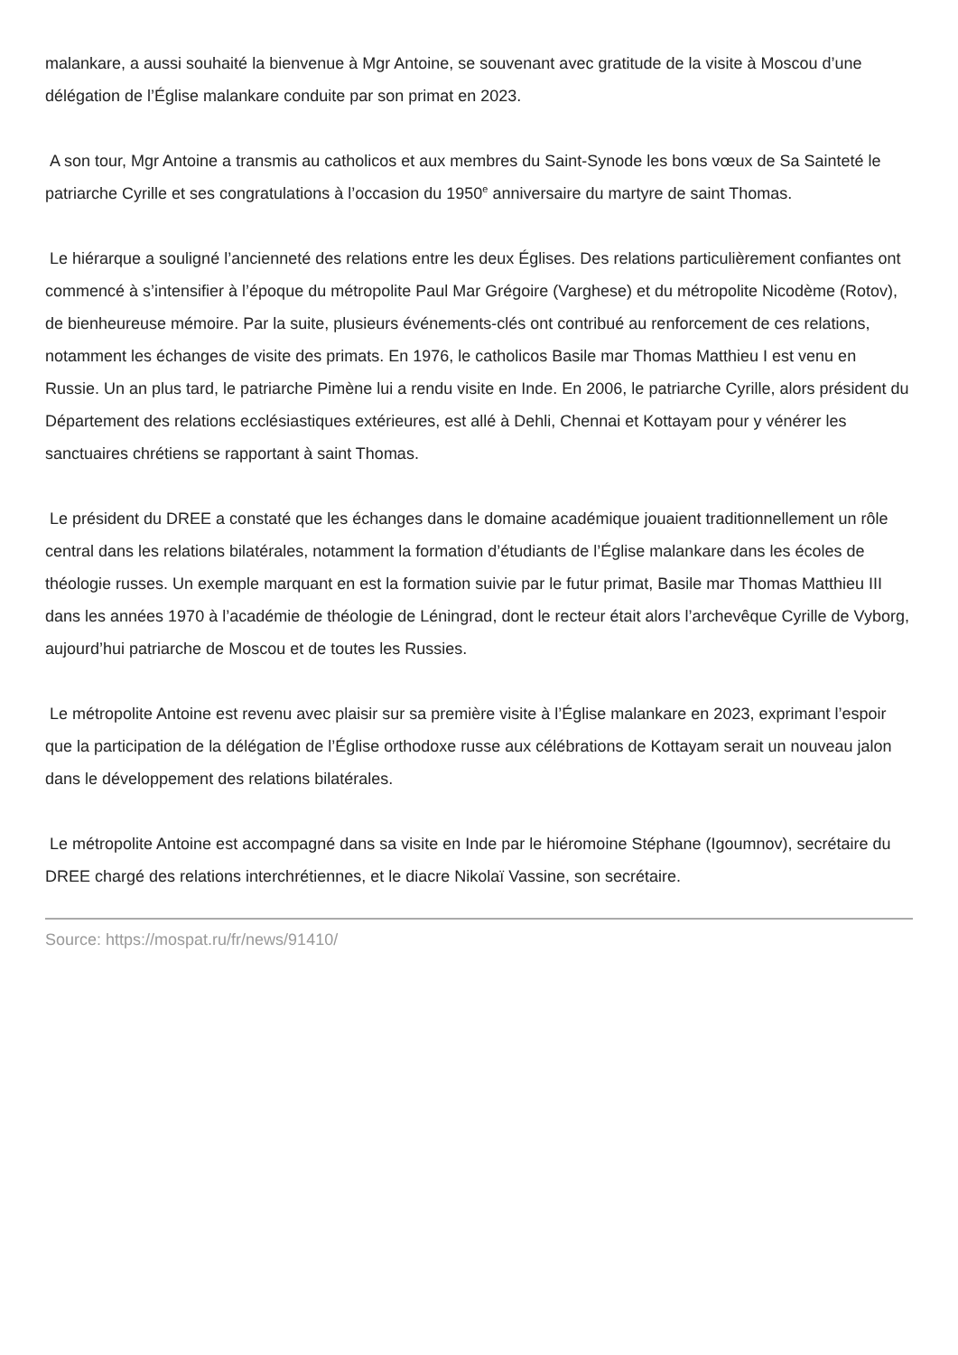malankare, a aussi souhaité la bienvenue à Mgr Antoine, se souvenant avec gratitude de la visite à Moscou d’une délégation de l’Église malankare conduite par son primat en 2023.
A son tour, Mgr Antoine a transmis au catholicos et aux membres du Saint-Synode les bons vœux de Sa Sainteté le patriarche Cyrille et ses congratulations à l’occasion du 1950<sup>e</sup> anniversaire du martyre de saint Thomas.
Le hiérarque a souligné l’ancienneté des relations entre les deux Églises. Des relations particulièrement confiantes ont commencé à s’intensifier à l’époque du métropolite Paul Mar Grégoire (Varghese) et du métropolite Nicodème (Rotov), de bienheureuse mémoire. Par la suite, plusieurs événements-clés ont contribué au renforcement de ces relations, notamment les échanges de visite des primats. En 1976, le catholicos Basile mar Thomas Matthieu I est venu en Russie. Un an plus tard, le patriarche Pimène lui a rendu visite en Inde. En 2006, le patriarche Cyrille, alors président du Département des relations ecclésiastiques extérieures, est allé à Dehli, Chennai et Kottayam pour y vénérer les sanctuaires chrétiens se rapportant à saint Thomas.
Le président du DREE a constaté que les échanges dans le domaine académique jouaient traditionnellement un rôle central dans les relations bilatérales, notamment la formation d’étudiants de l’Église malankare dans les écoles de théologie russes. Un exemple marquant en est la formation suivie par le futur primat, Basile mar Thomas Matthieu III dans les années 1970 à l’académie de théologie de Léningrad, dont le recteur était alors l’archevêque Cyrille de Vyborg, aujourd’hui patriarche de Moscou et de toutes les Russies.
Le métropolite Antoine est revenu avec plaisir sur sa première visite à l’Église malankare en 2023, exprimant l’espoir que la participation de la délégation de l’Église orthodoxe russe aux célébrations de Kottayam serait un nouveau jalon dans le développement des relations bilatérales.
Le métropolite Antoine est accompagné dans sa visite en Inde par le hiéromoine Stéphane (Igoumnov), secrétaire du DREE chargé des relations interchrétiennes, et le diacre Nikolaï Vassine, son secrétaire.
Source: https://mospat.ru/fr/news/91410/